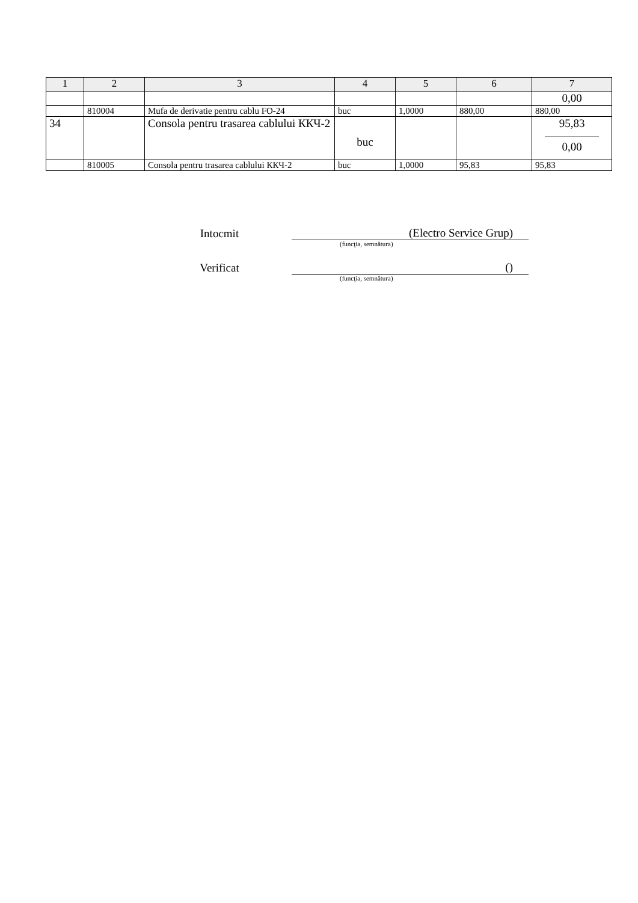| 1 | 2 | 3 | 4 | 5 | 6 | 7 |
| --- | --- | --- | --- | --- | --- | --- |
| | | | | | | 0,00 |
| | 810004 | Mufa de derivatie pentru cablu FO-24 | buc | 1,0000 | 880,00 | 880,00 |
| 34 | | Consola pentru trasarea cablului ККЧ-2 | buc | | | 95,83 0,00 |
| | 810005 | Consola pentru trasarea cablului ККЧ-2 | buc | 1,0000 | 95,83 | 95,83 |
Intocmit (Electro Service Grup)
(funcţia, semnătura)
Verificat ()
(funcţia, semnătura)